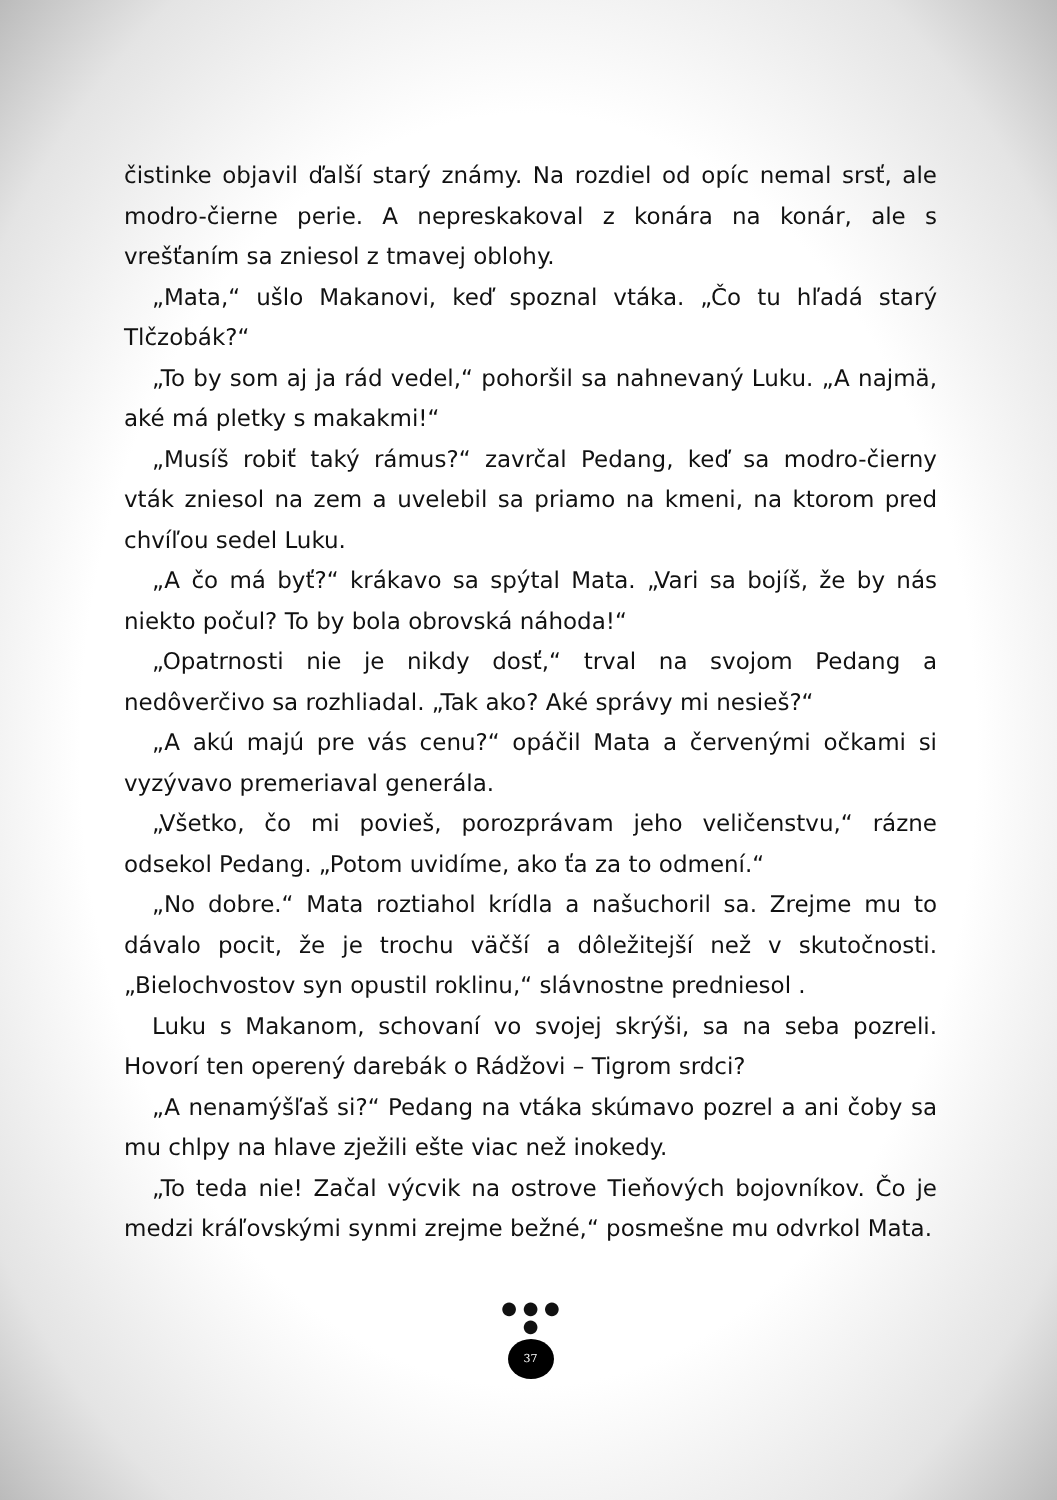čistinke objavil ďalší starý známy. Na rozdiel od opíc nemal srsť, ale modro-čierne perie. A nepreskakoval z konára na konár, ale s vrešťaním sa zniesol z tmavej oblohy.
„Mata,“ ušlo Makanovi, keď spoznal vtáka. „Čo tu hľadá starý Tlčzobák?“
„To by som aj ja rád vedel,“ pohoršil sa nahnevaný Luku. „A najmä, aké má pletky s makakmi!“
„Musíš robiť taký rámus?“ zavrčal Pedang, keď sa modro-čierny vták zniesol na zem a uvelebil sa priamo na kmeni, na ktorom pred chvíľou sedel Luku.
„A čo má byť?“ krákavo sa spýtal Mata. „Vari sa bojíš, že by nás niekto počul? To by bola obrovská náhoda!“
„Opatrnosti nie je nikdy dosť,“ trval na svojom Pedang a nedôverčivo sa rozhliadal. „Tak ako? Aké správy mi nesieš?“
„A akú majú pre vás cenu?“ opáčil Mata a červenými očkami si vyzývavo premeriaval generála.
„Všetko, čo mi povieš, porozprávam jeho veličenstvu,“ rázne odsekol Pedang. „Potom uvidíme, ako ťa za to odmení.“
„No dobre.“ Mata roztiahol krídla a našuchoril sa. Zrejme mu to dávalo pocit, že je trochu väčší a dôležitejší než v skutočnosti. „Bielochvostov syn opustil roklinu,“ slávnostne predniesol .
Luku s Makanom, schovaní vo svojej skrýši, sa na seba pozreli. Hovorí ten operený darebák o Rádžovi – Tigrom srdci?
„A nenamýšľaš si?“ Pedang na vtáka skúmavo pozrel a ani čoby sa mu chlpy na hlave zježili ešte viac než inokedy.
„To teda nie! Začal výcvik na ostrove Tieňových bojovníkov. Čo je medzi kráľovskými synmi zrejme bežné,“ posmešne mu odvrkol Mata.
● ● ● ●
37